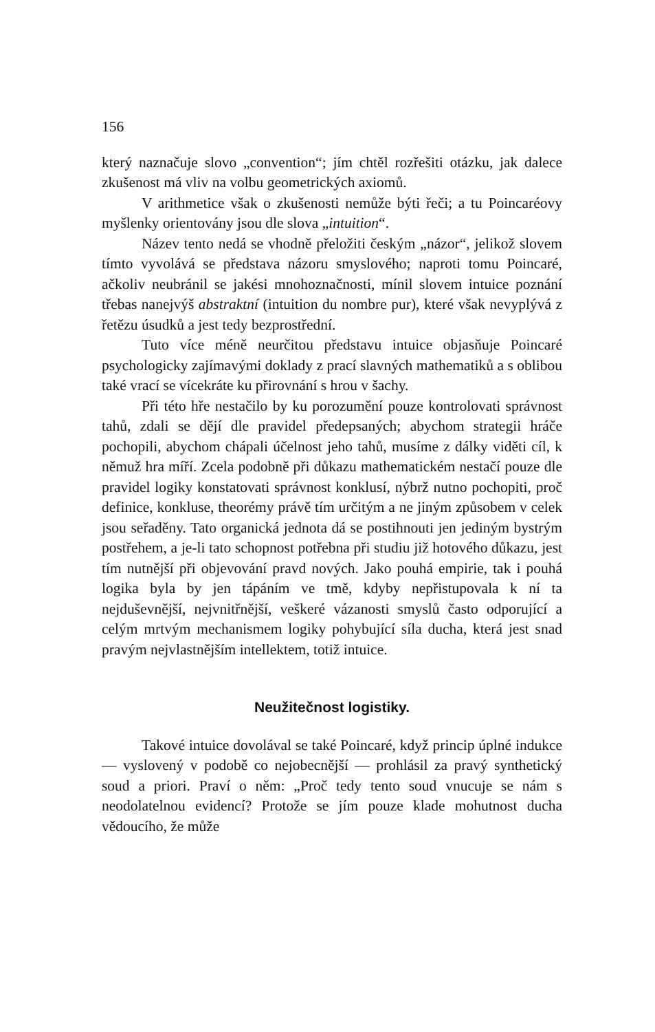156
který naznačuje slovo „convention“; jím chtěl rozřešiti otázku, jak dalece zkušenost má vliv na volbu geometrických axiomů.
V arithmetice však o zkušenosti nemůže býti řeči; a tu Poincaréovy myšlenky orientovány jsou dle slova „intuition“.
Název tento nedá se vhodně přeložiti českým „názor“, jelikož slovem tímto vyvolává se představa názoru smyslového; naproti tomu Poincaré, ačkoliv neubránil se jakési mnohoznačnosti, mínil slovem intuice poznání třebas nanejvýš abstraktní (intuition du nombre pur), které však nevyplývá z řetězu úsudků a jest tedy bezprostřední.
Tuto více méně neurčitou představu intuice objasňuje Poincaré psychologicky zajímavými doklady z prací slavných mathematiků a s oblibou také vrací se vícekráte ku přirovnání s hrou v šachy.
Při této hře nestačilo by ku porozumění pouze kontrolovati správnost tahů, zdali se dějí dle pravidel předepsaných; abychom strategii hráče pochopili, abychom chápali účelnost jeho tahů, musíme z dálky viděti cíl, k němuž hra míří. Zcela podobně při důkazu mathematickém nestačí pouze dle pravidel logiky konstatovati správnost konklusí, nýbrž nutno pochopiti, proč definice, konkluse, theorémy právě tím určitým a ne jiným způsobem v celek jsou seřaděny. Tato organická jednota dá se postihnouti jen jediným bystrým postřehem, a je-li tato schopnost potřebna při studiu již hotového důkazu, jest tím nutnější při objevování pravd nových. Jako pouhá empirie, tak i pouhá logika byla by jen tápáním ve tmě, kdyby nepřistupovala k ní ta nejduševnější, nejvnitřnější, veškeré vázanosti smyslů často odporující a celým mrtvým mechanismem logiky pohybující síla ducha, která jest snad pravým nejvlastnějším intellektem, totiž intuice.
Neužitečnost logistiky.
Takové intuice dovolával se také Poincaré, když princip úplné indukce — vyslovený v podobě co nejobecnější — prohlásil za pravý synthetický soud a priori. Praví o něm: „Proč tedy tento soud vnucuje se nám s neodolatelnou evidencí? Protože se jím pouze klade mohutnost ducha vědoucího, že může